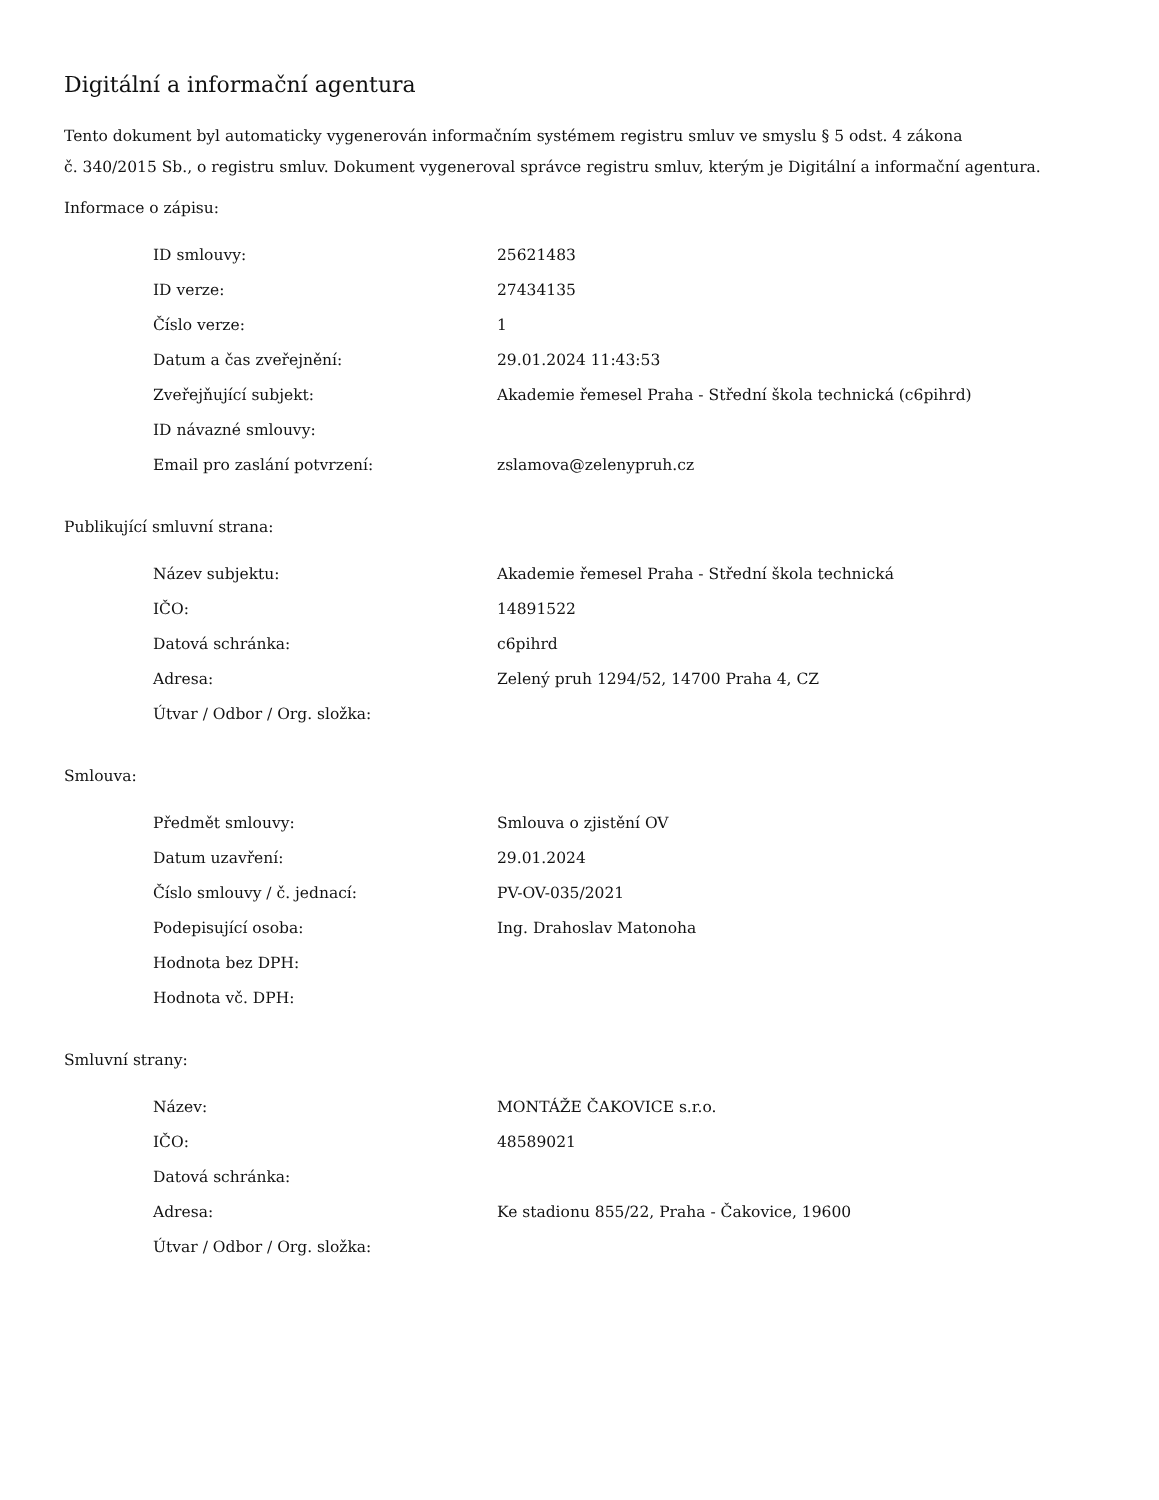Digitální a informační agentura
Tento dokument byl automaticky vygenerován informačním systémem registru smluv ve smyslu § 5 odst. 4 zákona
č. 340/2015 Sb., o registru smluv. Dokument vygeneroval správce registru smluv, kterým je Digitální a informační agentura.
Informace o zápisu:
| ID smlouvy: | 25621483 |
| ID verze: | 27434135 |
| Číslo verze: | 1 |
| Datum a čas zveřejnění: | 29.01.2024 11:43:53 |
| Zveřejňující subjekt: | Akademie řemesel Praha - Střední škola technická (c6pihrd) |
| ID návazné smlouvy: | |
| Email pro zaslání potvrzení: | zslamova@zelenypruh.cz |
Publikující smluvní strana:
| Název subjektu: | Akademie řemesel Praha - Střední škola technická |
| IČO: | 14891522 |
| Datová schránka: | c6pihrd |
| Adresa: | Zelený pruh 1294/52, 14700 Praha 4, CZ |
| Útvar / Odbor / Org. složka: | |
Smlouva:
| Předmět smlouvy: | Smlouva o zjistění OV |
| Datum uzavření: | 29.01.2024 |
| Číslo smlouvy / č. jednací: | PV-OV-035/2021 |
| Podepisující osoba: | Ing. Drahoslav Matonoha |
| Hodnota bez DPH: | |
| Hodnota vč. DPH: | |
Smluvní strany:
| Název: | MONTÁŽE ČAKOVICE s.r.o. |
| IČO: | 48589021 |
| Datová schránka: | |
| Adresa: | Ke stadionu 855/22, Praha - Čakovice, 19600 |
| Útvar / Odbor / Org. složka: | |